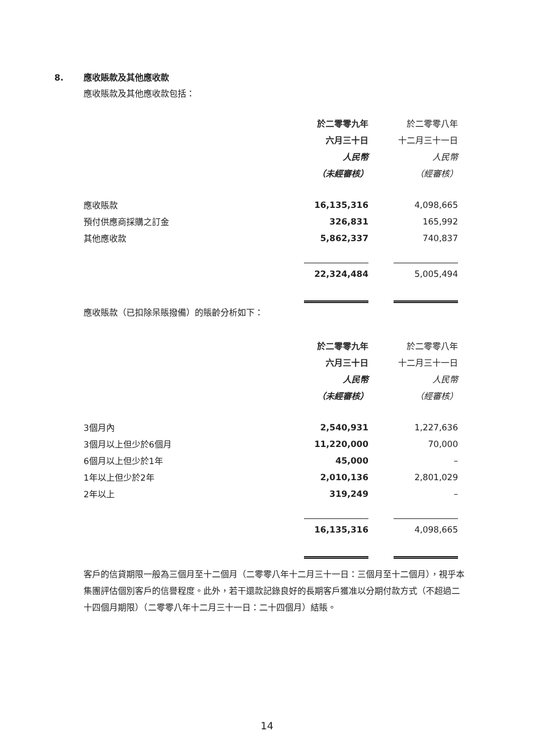8. 應收賬款及其他應收款
應收賬款及其他應收款包括：
| | 於二零零九年 | | 於二零零八年 |
| | 六月三十日 | | 十二月三十一日 |
| | 人民幣 | | 人民幣 |
| | （未經審核） | | （經審核） |
| 應收賬款 | 16,135,316 | | 4,098,665 |
| 預付供應商採購之訂金 | 326,831 | | 165,992 |
| 其他應收款 | 5,862,337 | | 740,837 |
| | 22,324,484 | | 5,005,494 |
應收賬款（已扣除呆賬撥備）的賬齡分析如下：
| | 於二零零九年 | | 於二零零八年 |
| | 六月三十日 | | 十二月三十一日 |
| | 人民幣 | | 人民幣 |
| | （未經審核） | | （經審核） |
| 3個月內 | 2,540,931 | | 1,227,636 |
| 3個月以上但少於6個月 | 11,220,000 | | 70,000 |
| 6個月以上但少於1年 | 45,000 | | – |
| 1年以上但少於2年 | 2,010,136 | | 2,801,029 |
| 2年以上 | 319,249 | | – |
| | 16,135,316 | | 4,098,665 |
客戶的信貸期限一般為三個月至十二個月（二零零八年十二月三十一日：三個月至十二個月），視乎本集團評估個別客戶的信譽程度。此外，若干還款記錄良好的長期客戶獲准以分期付款方式（不超過二十四個月期限）（二零零八年十二月三十一日：二十四個月）結賬。
14